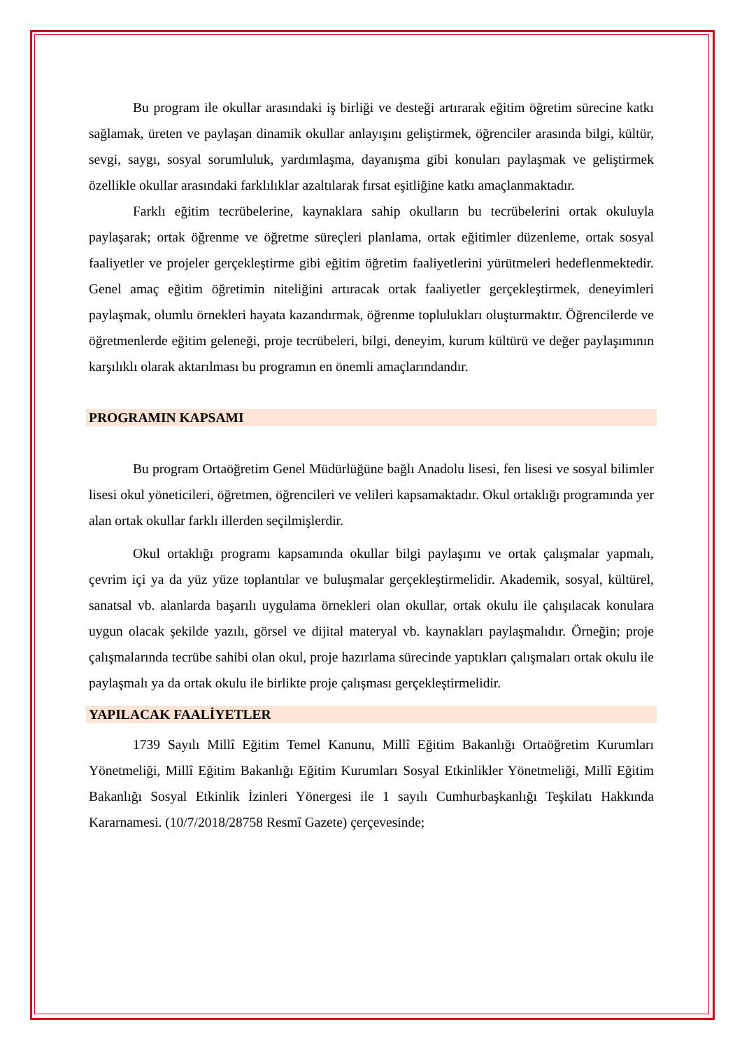Bu program ile okullar arasındaki iş birliği ve desteği artırarak eğitim öğretim sürecine katkı sağlamak, üreten ve paylaşan dinamik okullar anlayışını geliştirmek, öğrenciler arasında bilgi, kültür, sevgi, saygı, sosyal sorumluluk, yardımlaşma, dayanışma gibi konuları paylaşmak ve geliştirmek özellikle okullar arasındaki farklılıklar azaltılarak fırsat eşitliğine katkı amaçlanmaktadır.
Farklı eğitim tecrübelerine, kaynaklara sahip okulların bu tecrübelerini ortak okuluyla paylaşarak; ortak öğrenme ve öğretme süreçleri planlama, ortak eğitimler düzenleme, ortak sosyal faaliyetler ve projeler gerçekleştirme gibi eğitim öğretim faaliyetlerini yürütmeleri hedeflenmektedir. Genel amaç eğitim öğretimin niteliğini artıracak ortak faaliyetler gerçekleştirmek, deneyimleri paylaşmak, olumlu örnekleri hayata kazandırmak, öğrenme toplulukları oluşturmaktır. Öğrencilerde ve öğretmenlerde eğitim geleneği, proje tecrübeleri, bilgi, deneyim, kurum kültürü ve değer paylaşımının karşılıklı olarak aktarılması bu programın en önemli amaçlarındandır.
PROGRAMIN KAPSAMI
Bu program Ortaöğretim Genel Müdürlüğüne bağlı Anadolu lisesi, fen lisesi ve sosyal bilimler lisesi okul yöneticileri, öğretmen, öğrencileri ve velileri kapsamaktadır. Okul ortaklığı programında yer alan ortak okullar farklı illerden seçilmişlerdir.
Okul ortaklığı programı kapsamında okullar bilgi paylaşımı ve ortak çalışmalar yapmalı, çevrim içi ya da yüz yüze toplantılar ve buluşmalar gerçekleştirmelidir. Akademik, sosyal, kültürel, sanatsal vb. alanlarda başarılı uygulama örnekleri olan okullar, ortak okulu ile çalışılacak konulara uygun olacak şekilde yazılı, görsel ve dijital materyal vb. kaynakları paylaşmalıdır. Örneğin; proje çalışmalarında tecrübe sahibi olan okul, proje hazırlama sürecinde yaptıkları çalışmaları ortak okulu ile paylaşmalı ya da ortak okulu ile birlikte proje çalışması gerçekleştirmelidir.
YAPILACAK FAALİYETLER
1739 Sayılı Millî Eğitim Temel Kanunu, Millî Eğitim Bakanlığı Ortaöğretim Kurumları Yönetmeliği, Millî Eğitim Bakanlığı Eğitim Kurumları Sosyal Etkinlikler Yönetmeliği, Millî Eğitim Bakanlığı Sosyal Etkinlik İzinleri Yönergesi ile 1 sayılı Cumhurbaşkanlığı Teşkilatı Hakkında Kararnamesi. (10/7/2018/28758 Resmî Gazete) çerçevesinde;